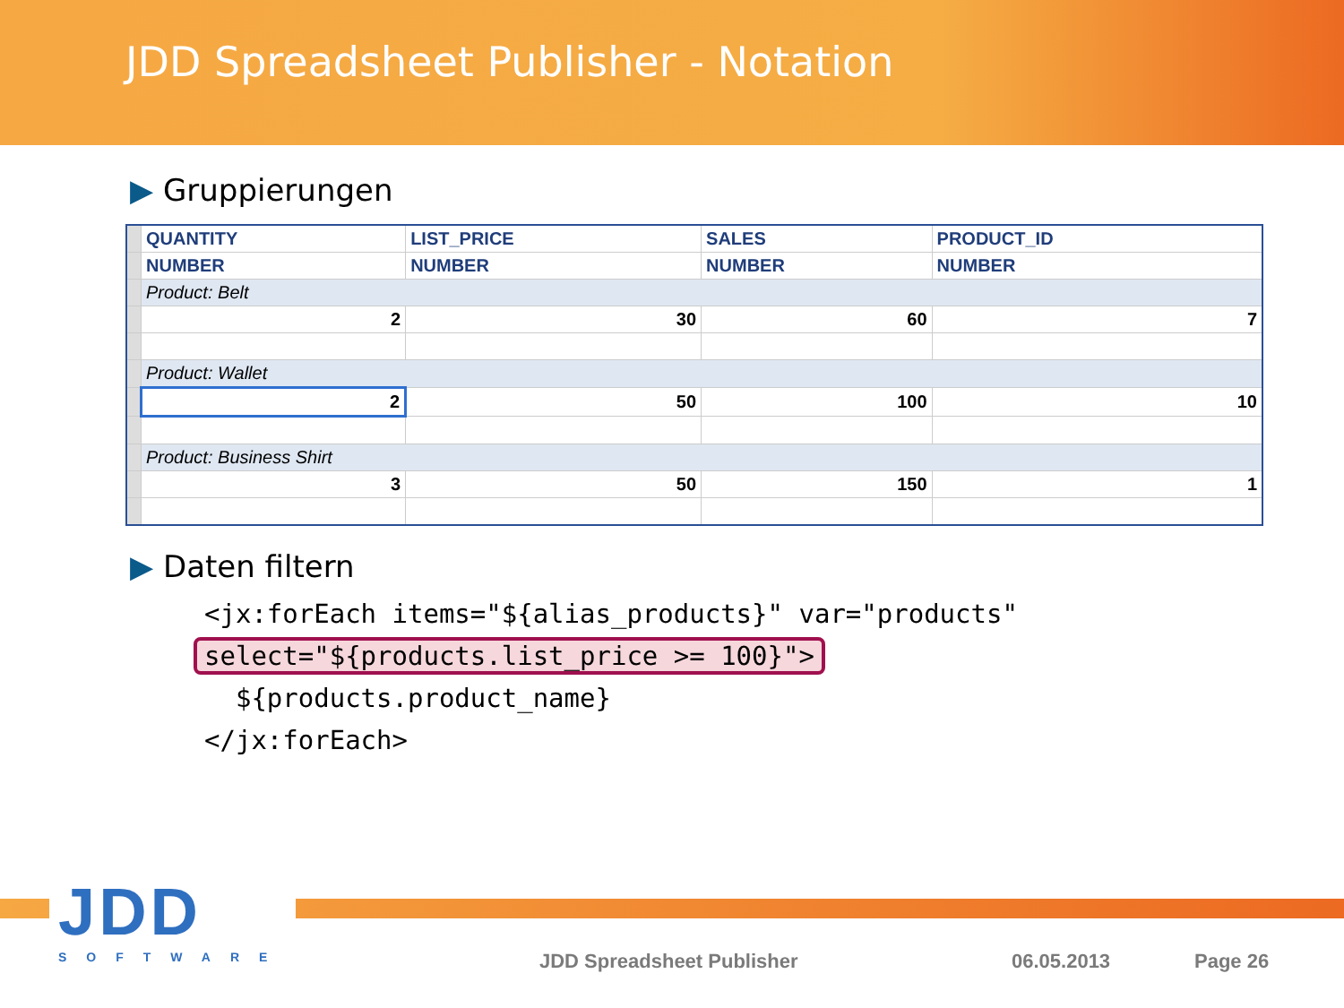JDD Spreadsheet Publisher - Notation
▶ Gruppierungen
| | QUANTITY | LIST_PRICE | SALES | PRODUCT_ID |
| | NUMBER | NUMBER | NUMBER | NUMBER |
| | Product: Belt | | | |
| | 2 | 30 | 60 | 7 |
| | Product: Wallet | | | |
| | 2 | 50 | 100 | 10 |
| | Product: Business Shirt | | | |
| | 3 | 50 | 150 | 1 |
▶ Daten filtern
<jx:forEach items="${alias_products}" var="products"
select="${products.list_price >= 100}">
  ${products.product_name}
</jx:forEach>
JDD
SOFTWARE
JDD Spreadsheet Publisher 06.05.2013 Page 26